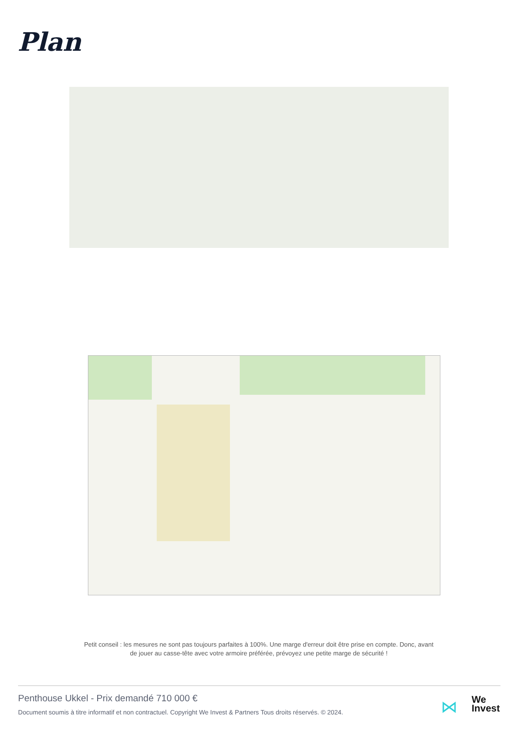Plan
Petit conseil : les mesures ne sont pas toujours parfaites à 100%. Une marge d'erreur doit être prise en compte. Donc, avant de jouer au casse-tête avec votre armoire préférée, prévoyez une petite marge de sécurité !
Penthouse Ukkel - Prix demandé 710 000 €
Document soumis à titre informatif et non contractuel. Copyright We Invest & Partners Tous droits réservés. © 2024.
⋈
We
Invest